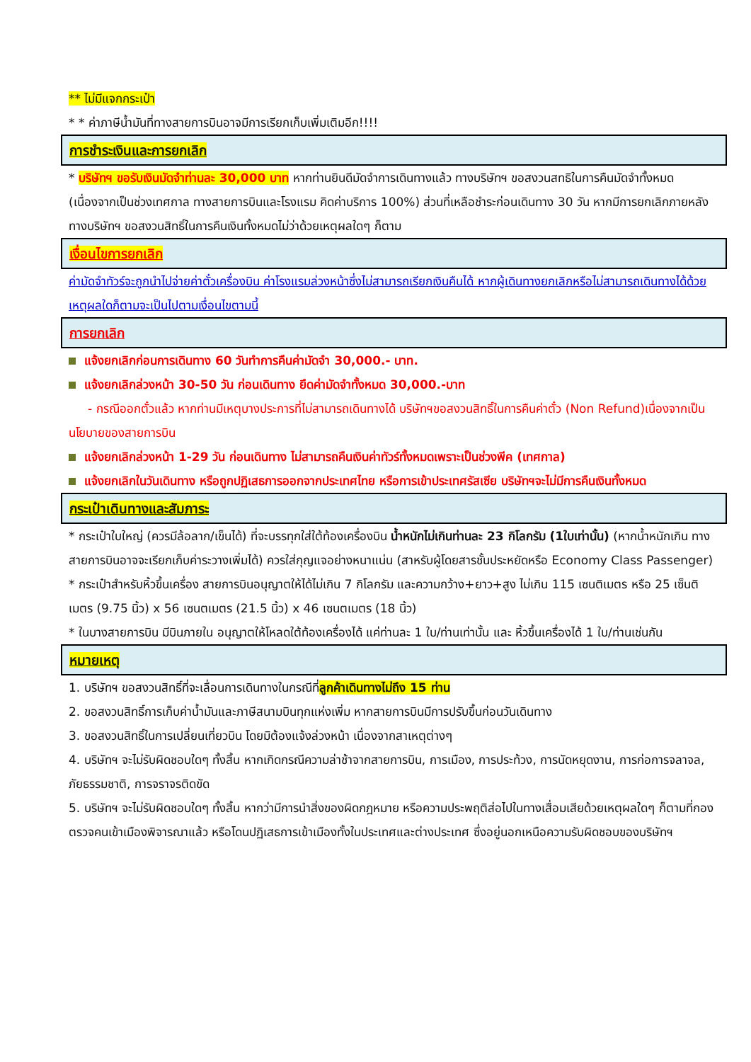** ไม่มีแจกกระเป๋า
* * ค่าภาษีน้ำมันที่ทางสายการบินอาจมีการเรียกเก็บเพิ่มเติมอีก!!!!
การชำระเงินและการยกเลิก
* บริษัทฯ ขอรับเงินมัดจำท่านละ 30,000 บาท หากท่านยินดีมัดจำการเดินทางแล้ว ทางบริษัทฯ ขอสงวนสทธิในการคืนมัดจำทั้งหมด (เนื่องจากเป็นช่วงเทศกาล ทางสายการบินและโรงแรม คิดค่าบริการ 100%) ส่วนที่เหลือชำระก่อนเดินทาง 30 วัน หากมีการยกเลิกภายหลัง ทางบริษัทฯ ขอสงวนสิทธิ์ในการคืนเงินทั้งหมดไม่ว่าด้วยเหตุผลใดๆ ก็ตาม
เงื่อนไขการยกเลิก
ค่ามัดจำทัวร์จะถูกนำไปจ่ายค่าตั๋วเครื่องบิน ค่าโรงแรมล่วงหน้าซึ่งไม่สามารถเรียกเงินคืนได้ หากผู้เดินทางยกเลิกหรือไม่สามารถเดินทางได้ด้วยเหตุผลใดก็ตามจะเป็นไปตามเงื่อนไขตามนี้
การยกเลิก
แจ้งยกเลิกก่อนการเดินทาง 60 วันทำการคืนค่ามัดจำ 30,000.- บาท.
แจ้งยกเลิกล่วงหน้า 30-50 วัน ก่อนเดินทาง ยึดค่ามัดจำทั้งหมด 30,000.-บาท
- กรณีออกตั๋วแล้ว หากท่านมีเหตุบางประการที่ไม่สามารถเดินทางได้ บริษัทฯขอสงวนสิทธิ์ในการคืนค่าตั๋ว (Non Refund)เนื่องจากเป็นนโยบายของสายการบิน
แจ้งยกเลิกล่วงหน้า 1-29 วัน ก่อนเดินทาง ไม่สามารถคืนเงินค่าทัวร์ทั้งหมดเพราะเป็นช่วงพีค (เทศกาล)
แจ้งยกเลิกในวันเดินทาง หรือถูกปฏิเสธการออกจากประเทศไทย หรือการเข้าประเทศรัสเซีย บริษัทฯจะไม่มีการคืนเงินทั้งหมด
กระเป๋าเดินทางและสัมภาระ
* กระเป๋าใบใหญ่ (ควรมีล้อลาก/เข็นได้) ที่จะบรรทุกใส่ใต้ท้องเครื่องบิน น้ำหนักไม่เกินท่านละ 23 กิโลกรัม (1ใบเท่านั้น) (หากน้ำหนักเกิน ทางสายการบินอาจจะเรียกเก็บค่าระวางเพิ่มได้) ควรใส่กุญแจอย่างหนาแน่น (สาหรับผู้โดยสารชั้นประหยัดหรือ Economy Class Passenger)
* กระเป๋าสำหรับหิ้วขึ้นเครื่อง สายการบินอนุญาตให้ได้ไม่เกิน 7 กิโลกรัม และความกว้าง+ยาว+สูง ไม่เกิน 115 เซนติเมตร หรือ 25 เซ็นติเมตร (9.75 นิ้ว) x 56 เซนตเมตร (21.5 นิ้ว) x 46 เซนตเมตร (18 นิ้ว)
* ในบางสายการบิน มีบินภายใน อนุญาตให้โหลดใต้ท้องเครื่องได้ แค่ท่านละ 1 ใบ/ท่านเท่านั้น และ หิ้วขึ้นเครื่องได้ 1 ใบ/ท่านเช่นกัน
หมายเหตุ
1. บริษัทฯ ขอสงวนสิทธิ์ที่จะเลื่อนการเดินทางในกรณีที่ลูกค้าเดินทางไม่ถึง 15 ท่าน
2. ขอสงวนสิทธิ์การเก็บค่าน้ำมันและภาษีสนามบินทุกแห่งเพิ่ม หากสายการบินมีการปรับขึ้นก่อนวันเดินทาง
3. ขอสงวนสิทธิ์ในการเปลี่ยนเที่ยวบิน โดยมิต้องแจ้งล่วงหน้า เนื่องจากสาเหตุต่างๆ
4. บริษัทฯ จะไม่รับผิดชอบใดๆ ทั้งสิ้น หากเกิดกรณีความล่าช้าจากสายการบิน, การเมือง, การประท้วง, การนัดหยุดงาน, การก่อการจลาจล, ภัยธรรมชาติ, การจราจรติดขัด
5. บริษัทฯ จะไม่รับผิดชอบใดๆ ทั้งสิ้น หากว่ามีการนำสิ่งของผิดกฎหมาย หรือความประพฤติส่อไปในทางเสื่อมเสียด้วยเหตุผลใดๆ ก็ตามที่กองตรวจคนเข้าเมืองพิจารณาแล้ว หรือโดนปฏิเสธการเข้าเมืองทั้งในประเทศและต่างประเทศ ซึ่งอยู่นอกเหนือความรับผิดชอบของบริษัทฯ